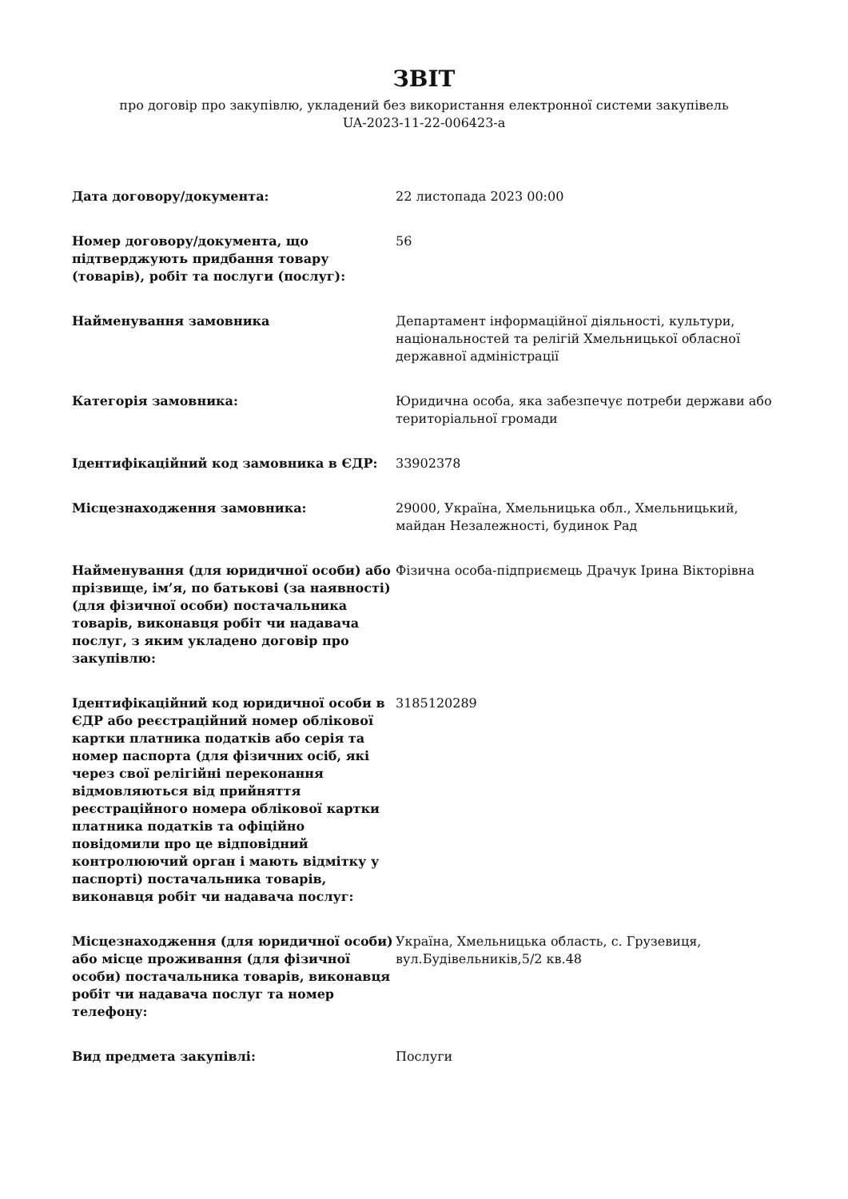ЗВІТ
про договір про закупівлю, укладений без використання електронної системи закупівель
UA-2023-11-22-006423-a
| Дата договору/документа: | 22 листопада 2023 00:00 |
| Номер договору/документа, що підтверджують придбання товару (товарів), робіт та послуги (послуг): | 56 |
| Найменування замовника | Департамент інформаційної діяльності, культури, національностей та релігій Хмельницької обласної державної адміністрації |
| Категорія замовника: | Юридична особа, яка забезпечує потреби держави або територіальної громади |
| Ідентифікаційний код замовника в ЄДР: | 33902378 |
| Місцезнаходження замовника: | 29000, Україна, Хмельницька обл., Хмельницький, майдан Незалежності, будинок Рад |
| Найменування (для юридичної особи) або прізвище, ім’я, по батькові (за наявності) (для фізичної особи) постачальника товарів, виконавця робіт чи надавача послуг, з яким укладено договір про закупівлю: | Фізична особа-підприємець Драчук Ірина Вікторівна |
| Ідентифікаційний код юридичної особи в ЄДР або реєстраційний номер облікової картки платника податків або серія та номер паспорта (для фізичних осіб, які через свої релігійні переконання відмовляються від прийняття реєстраційного номера облікової картки платника податків та офіційно повідомили про це відповідний контролюючий орган і мають відмітку у паспорті) постачальника товарів, виконавця робіт чи надавача послуг: | 3185120289 |
| Місцезнаходження (для юридичної особи) або місце проживання (для фізичної особи) постачальника товарів, виконавця робіт чи надавача послуг та номер телефону: | Україна, Хмельницька область, с. Грузевиця, вул.Будівельників,5/2 кв.48 |
| Вид предмета закупівлі: | Послуги |